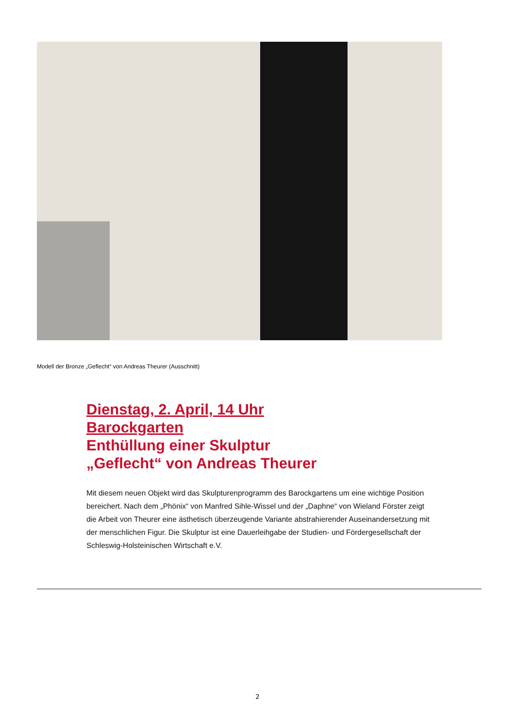Modell der Bronze „Geflecht“ von Andreas Theurer (Ausschnitt)
Dienstag, 2. April, 14 Uhr
Barockgarten
Enthüllung einer Skulptur
„Geflecht“ von Andreas Theurer
Mit diesem neuen Objekt wird das Skulpturenprogramm des Barockgartens um eine wichtige Position bereichert. Nach dem „Phönix“ von Manfred Sihle-Wissel und der „Daphne“ von Wieland Förster zeigt die Arbeit von Theurer eine ästhetisch überzeugende Variante abstrahierender Auseinandersetzung mit der menschlichen Figur. Die Skulptur ist eine Dauerleihgabe der Studien- und Fördergesellschaft der Schleswig-Holsteinischen Wirtschaft e.V.
2